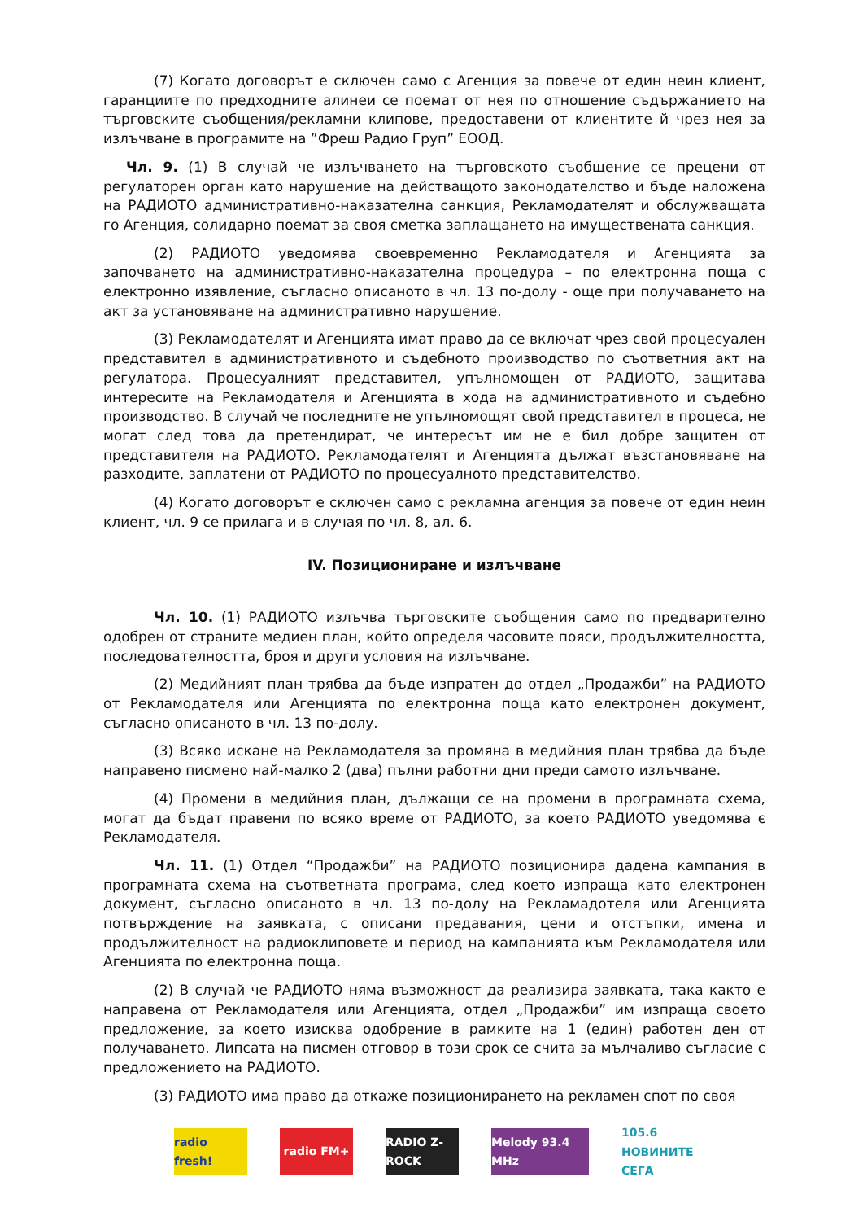(7) Когато договорът е сключен само с Агенция за повече от един неин клиент, гаранциите по предходните алинеи се поемат от нея по отношение съдържанието на търговските съобщения/рекламни клипове, предоставени от клиентите й чрез нея за излъчване в програмите на ”Фреш Радио Груп” ЕООД.
Чл. 9. (1) В случай че излъчването на търговското съобщение се прецени от регулаторен орган като нарушение на действащото законодателство и бъде наложена на РАДИОТО административно-наказателна санкция, Рекламодателят и обслужващата го Агенция, солидарно поемат за своя сметка заплащането на имуществената санкция.
(2) РАДИОТО уведомява своевременно Рекламодателя и Агенцията за започването на административно-наказателна процедура – по електронна поща с електронно изявление, съгласно описаното в чл. 13 по-долу - още при получаването на акт за установяване на административно нарушение.
(3) Рекламодателят и Агенцията имат право да се включат чрез свой процесуален представител в административното и съдебното производство по съответния акт на регулатора. Процесуалният представител, упълномощен от РАДИОТО, защитава интересите на Рекламодателя и Агенцията в хода на административното и съдебно производство. В случай че последните не упълномощят свой представител в процеса, не могат след това да претендират, че интересът им не е бил добре защитен от представителя на РАДИОТО. Рекламодателят и Агенцията дължат възстановяване на разходите, заплатени от РАДИОТО по процесуалното представителство.
(4) Когато договорът е сключен само с рекламна агенция за повече от един неин клиент, чл. 9 се прилага и в случая по чл. 8, ал. 6.
IV. Позициониране и излъчване
Чл. 10. (1) РАДИОТО излъчва търговските съобщения само по предварително одобрен от страните медиен план, който определя часовите пояси, продължителността, последователността, броя и други условия на излъчване.
(2) Медийният план трябва да бъде изпратен до отдел „Продажби” на РАДИОТО от Рекламодателя или Агенцията по електронна поща като електронен документ, съгласно описаното в чл. 13 по-долу.
(3) Всяко искане на Рекламодателя за промяна в медийния план трябва да бъде направено писмено най-малко 2 (два) пълни работни дни преди самото излъчване.
(4) Промени в медийния план, дължащи се на промени в програмната схема, могат да бъдат правени по всяко време от РАДИОТО, за което РАДИОТО уведомява є Рекламодателя.
Чл. 11. (1) Отдел “Продажби” на РАДИОТО позиционира дадена кампания в програмната схема на съответната програма, след което изпраща като електронен документ, съгласно описаното в чл. 13 по-долу на Рекламадотеля или Агенцията потвърждение на заявката, с описани предавания, цени и отстъпки, имена и продължителност на радиоклиповете и период на кампанията към Рекламодателя или Агенцията по електронна поща.
(2) В случай че РАДИОТО няма възможност да реализира заявката, така както е направена от Рекламодателя или Агенцията, отдел „Продажби” им изпраща своето предложение, за което изисква одобрение в рамките на 1 (един) работен ден от получаването. Липсата на писмен отговор в този срок се счита за мълчаливо съгласие с предложението на РАДИОТО.
(3) РАДИОТО има право да откаже позиционирането на рекламен спот по своя
radio fresh!
radio FM+ RADIO Z-ROCK
Melody 93.4 MHz
105.6 НОВИНИТЕ СЕГА